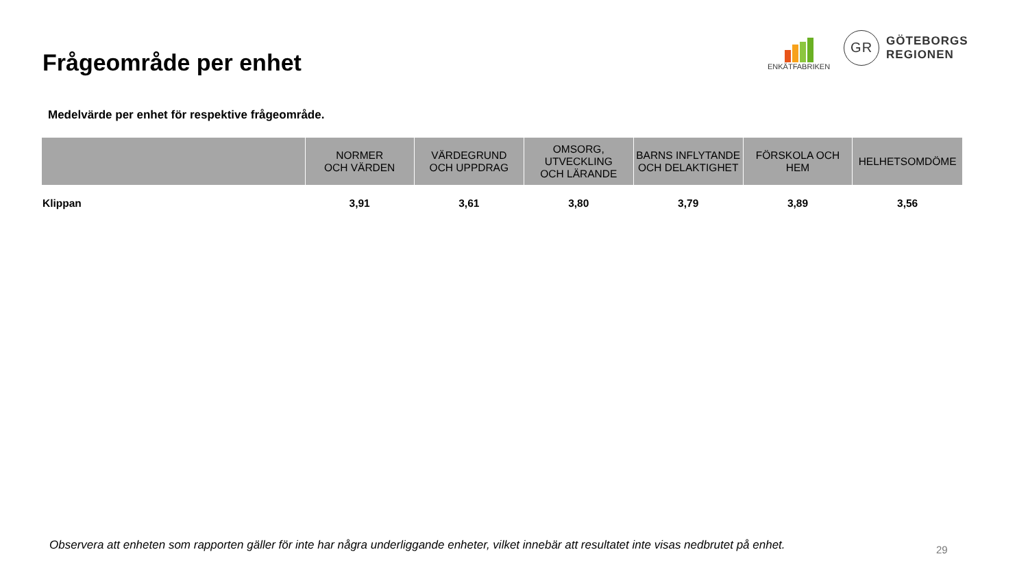Frågeområde per enhet
ENKÄTFABRIKEN
GR
GÖTEBORGS
REGIONEN
Medelvärde per enhet för respektive frågeområde.
| | NORMER OCH VÄRDEN | VÄRDEGRUND OCH UPPDRAG | OMSORG, UTVECKLING OCH LÄRANDE | BARNS INFLYTANDE OCH DELAKTIGHET | FÖRSKOLA OCH HEM | HELHETSOMDÖME |
| --- | --- | --- | --- | --- | --- | --- |
| Klippan | 3,91 | 3,61 | 3,80 | 3,79 | 3,89 | 3,56 |
Observera att enheten som rapporten gäller för inte har några underliggande enheter, vilket innebär att resultatet inte visas nedbrutet på enhet.
29